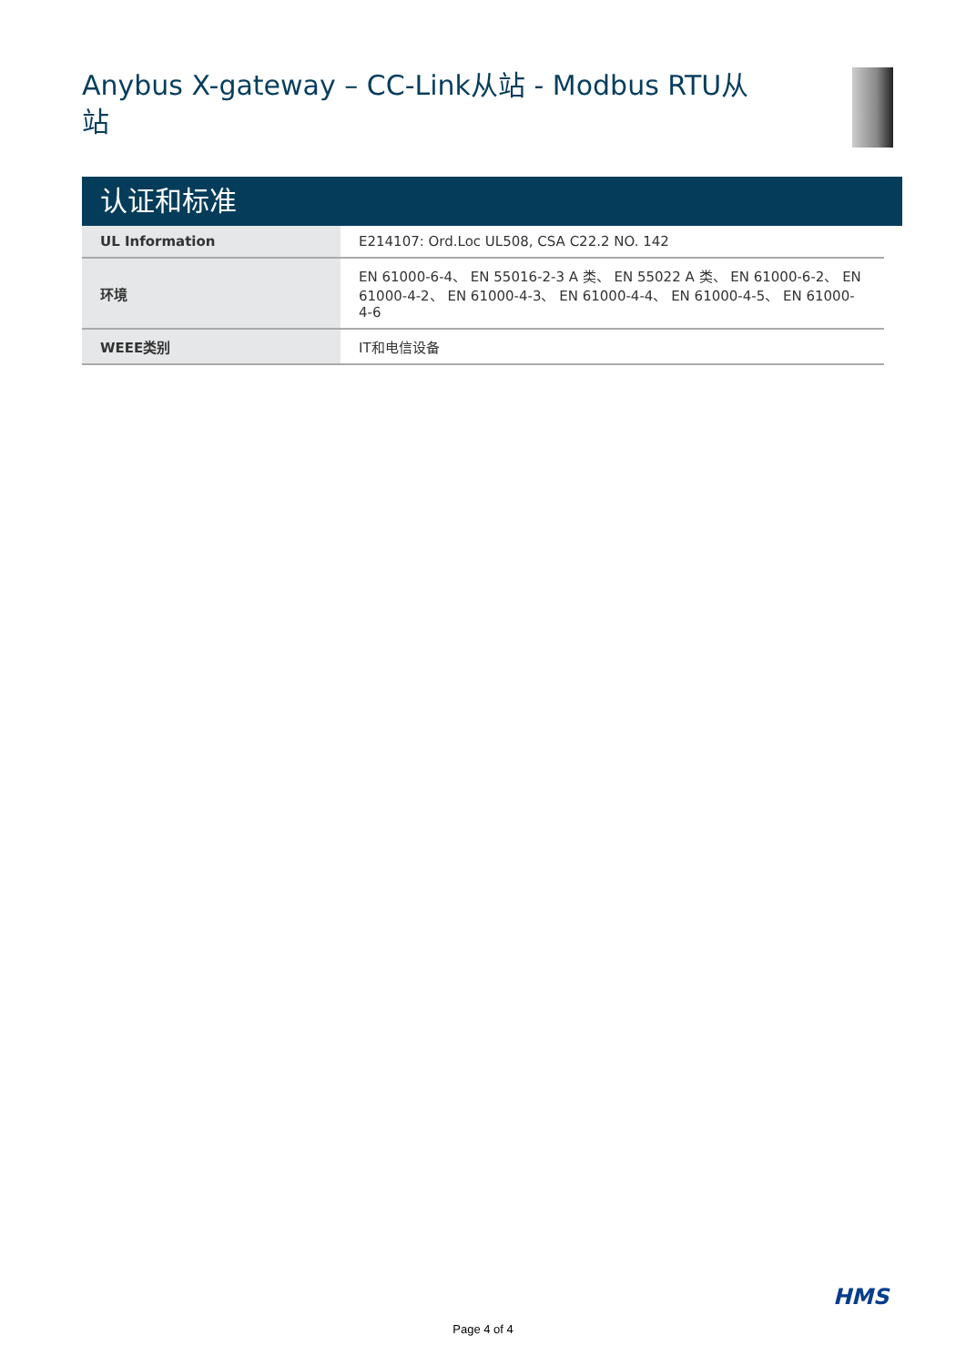Anybus X-gateway – CC-Link从站 - Modbus RTU从站
认证和标准
| UL Information | E214107: Ord.Loc UL508, CSA C22.2 NO. 142 |
| 环境 | EN 61000-6-4、 EN 55016-2-3 A 类、 EN 55022 A 类、 EN 61000-6-2、 EN 61000-4-2、 EN 61000-4-3、 EN 61000-4-4、 EN 61000-4-5、 EN 61000-4-6 |
| WEEE类别 | IT和电信设备 |
HMS
Page 4 of 4